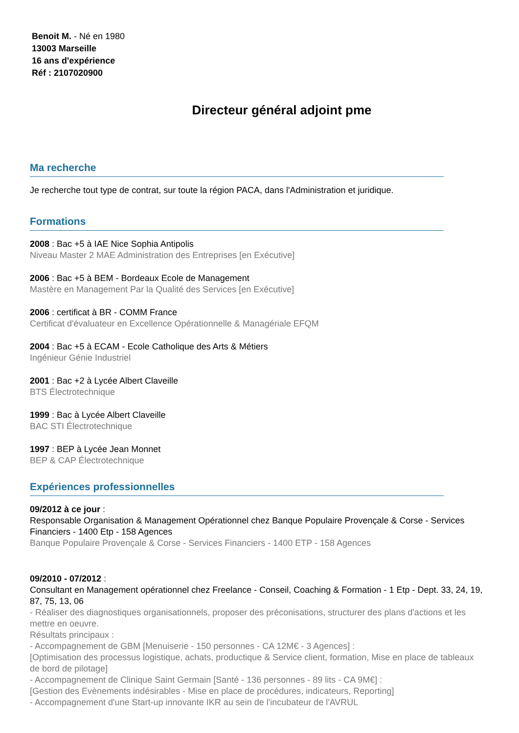Benoit M. - Né en 1980
13003 Marseille
16 ans d'expérience
Réf : 2107020900
Directeur général adjoint pme
Ma recherche
Je recherche tout type de contrat, sur toute la région PACA, dans l'Administration et juridique.
Formations
2008 : Bac +5 à IAE Nice Sophia Antipolis
Niveau Master 2 MAE Administration des Entreprises [en Exécutive]
2006 : Bac +5 à BEM - Bordeaux Ecole de Management
Mastère en Management Par la Qualité des Services [en Exécutive]
2006 : certificat à BR - COMM France
Certificat d'évaluateur en Excellence Opérationnelle & Managériale EFQM
2004 : Bac +5 à ECAM - Ecole Catholique des Arts & Métiers
Ingénieur Génie Industriel
2001 : Bac +2 à Lycée Albert Claveille
BTS Électrotechnique
1999 : Bac à Lycée Albert Claveille
BAC STI Électrotechnique
1997 : BEP à Lycée Jean Monnet
BEP & CAP Électrotechnique
Expériences professionnelles
09/2012 à ce jour :
Responsable Organisation & Management Opérationnel chez Banque Populaire Provençale & Corse - Services Financiers - 1400 Etp - 158 Agences
Banque Populaire Provençale & Corse - Services Financiers - 1400 ETP - 158 Agences
09/2010 - 07/2012 :
Consultant en Management opérationnel chez Freelance - Conseil, Coaching & Formation - 1 Etp - Dept. 33, 24, 19, 87, 75, 13, 06
- Réaliser des diagnostiques organisationnels, proposer des préconisations, structurer des plans d'actions et les mettre en oeuvre.
Résultats principaux :
- Accompagnement de GBM [Menuiserie - 150 personnes - CA 12M€ - 3 Agences] :
[Optimisation des processus logistique, achats, productique & Service client, formation, Mise en place de tableaux de bord de pilotage]
- Accompagnement de Clinique Saint Germain [Santé - 136 personnes - 89 lits - CA 9M€] :
[Gestion des Evènements indésirables - Mise en place de procédures, indicateurs, Reporting]
- Accompagnement d'une Start-up innovante IKR au sein de l'incubateur de l'AVRUL